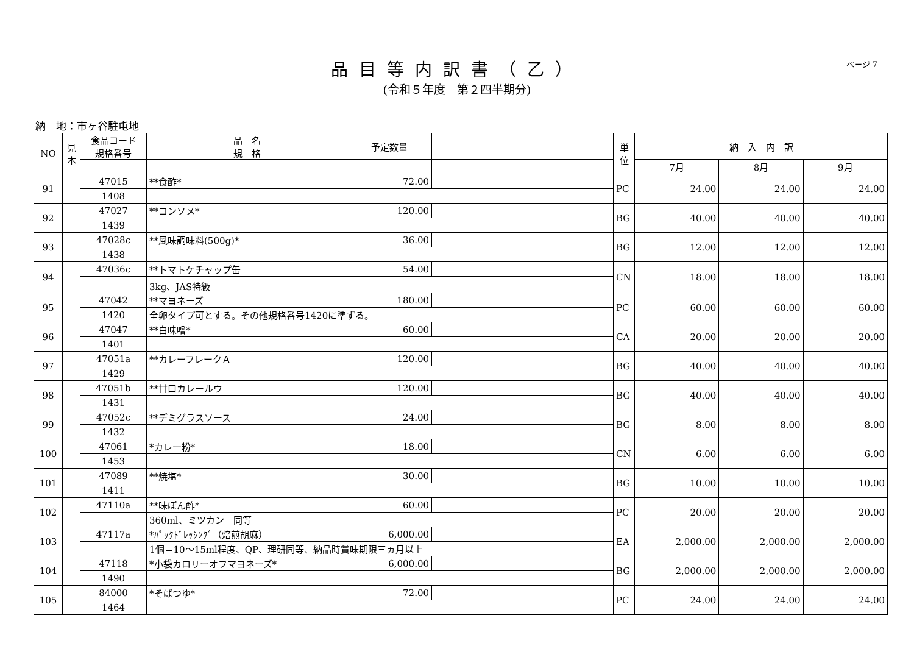品目等内訳書（乙）
(令和５年度　第２四半期分)
ページ 7
納　地：市ヶ谷駐屯地
| NO | 見本 | 食品コード 規格番号 | 品 名 規 格 | 予定数量 | | | 単位 | 納 入 内 訳 | | |
| --- | --- | --- | --- | --- | --- | --- | --- | --- | --- | --- |
| | | | | | | | | 7月 | 8月 | 9月 |
| 91 | | 47015 | **食酢* | 72.00 | | | PC | 24.00 | 24.00 | 24.00 |
| | | 1408 | | | | | | | | |
| 92 | | 47027 | **コンソメ* | 120.00 | | | BG | 40.00 | 40.00 | 40.00 |
| | | 1439 | | | | | | | | |
| 93 | | 47028c | **風味調味料(500g)* | 36.00 | | | BG | 12.00 | 12.00 | 12.00 |
| | | 1438 | | | | | | | | |
| 94 | | 47036c | **トマトケチャップ缶 | 54.00 | | | CN | 18.00 | 18.00 | 18.00 |
| | | | 3kg、JAS特級 | | | | | | | |
| 95 | | 47042 | **マヨネーズ | 180.00 | | | PC | 60.00 | 60.00 | 60.00 |
| | | 1420 | 全卵タイプ可とする。その他規格番号1420に準ずる。 | | | | | | | |
| 96 | | 47047 | **白味噌* | 60.00 | | | CA | 20.00 | 20.00 | 20.00 |
| | | 1401 | | | | | | | | |
| 97 | | 47051a | **カレーフレークＡ | 120.00 | | | BG | 40.00 | 40.00 | 40.00 |
| | | 1429 | | | | | | | | |
| 98 | | 47051b | **甘口カレールウ | 120.00 | | | BG | 40.00 | 40.00 | 40.00 |
| | | 1431 | | | | | | | | |
| 99 | | 47052c | **デミグラスソース | 24.00 | | | BG | 8.00 | 8.00 | 8.00 |
| | | 1432 | | | | | | | | |
| 100 | | 47061 | *カレー粉* | 18.00 | | | CN | 6.00 | 6.00 | 6.00 |
| | | 1453 | | | | | | | | |
| 101 | | 47089 | **焼塩* | 30.00 | | | BG | 10.00 | 10.00 | 10.00 |
| | | 1411 | | | | | | | | |
| 102 | | 47110a | **味ぽん酢* | 60.00 | | | PC | 20.00 | 20.00 | 20.00 |
| | | | 360ml、ミツカン 同等 | | | | | | | |
| 103 | | 47117a | *ﾊﾟｯｸﾄﾞﾚｯｼﾝｸﾞ（焙煎胡麻） | 6,000.00 | | | EA | 2,000.00 | 2,000.00 | 2,000.00 |
| | | | 1個＝10～15ml程度、QP、理研同等、納品時賞味期限三ヵ月以上 | | | | | | | |
| 104 | | 47118 | *小袋カロリーオフマヨネーズ* | 6,000.00 | | | BG | 2,000.00 | 2,000.00 | 2,000.00 |
| | | 1490 | | | | | | | | |
| 105 | | 84000 | *そばつゆ* | 72.00 | | | PC | 24.00 | 24.00 | 24.00 |
| | | 1464 | | | | | | | | |